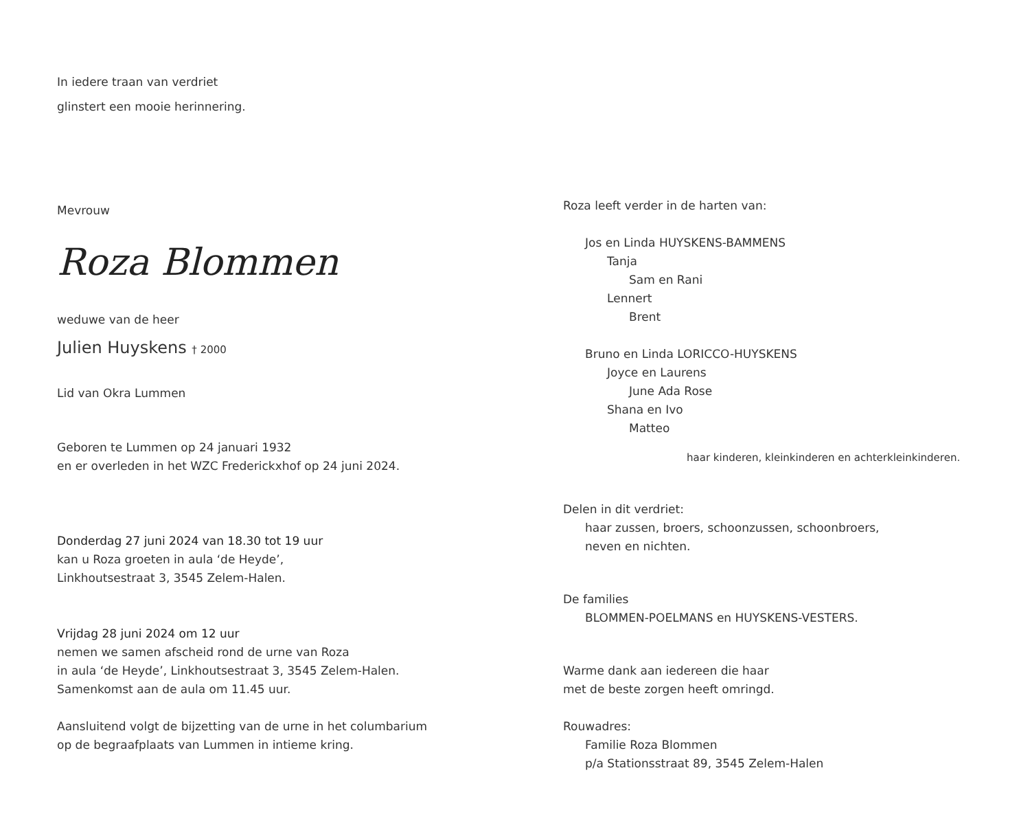In iedere traan van verdriet
glinstert een mooie herinnering.
Mevrouw
Roza Blommen
weduwe van de heer
Julien Huyskens † 2000
Lid van Okra Lummen
Geboren te Lummen op 24 januari 1932
en er overleden in het WZC Frederickxhof op 24 juni 2024.
Donderdag 27 juni 2024 van 18.30 tot 19 uur
kan u Roza groeten in aula ‘de Heyde’,
Linkhoutsestraat 3, 3545 Zelem-Halen.
Vrijdag 28 juni 2024 om 12 uur
nemen we samen afscheid rond de urne van Roza
in aula ‘de Heyde’, Linkhoutsestraat 3, 3545 Zelem-Halen.
Samenkomst aan de aula om 11.45 uur.
Aansluitend volgt de bijzetting van de urne in het columbarium
op de begraafplaats van Lummen in intieme kring.
Roza leeft verder in de harten van:
Jos en Linda HUYSKENS-BAMMENS
Tanja
Sam en Rani
Lennert
Brent
Bruno en Linda LORICCO-HUYSKENS
Joyce en Laurens
June Ada Rose
Shana en Ivo
Matteo
haar kinderen, kleinkinderen en achterkleinkinderen.
Delen in dit verdriet:
haar zussen, broers, schoonzussen, schoonbroers,
neven en nichten.
De families
BLOMMEN-POELMANS en HUYSKENS-VESTERS.
Warme dank aan iedereen die haar
met de beste zorgen heeft omringd.
Rouwadres:
Familie Roza Blommen
p/a Stationsstraat 89, 3545 Zelem-Halen